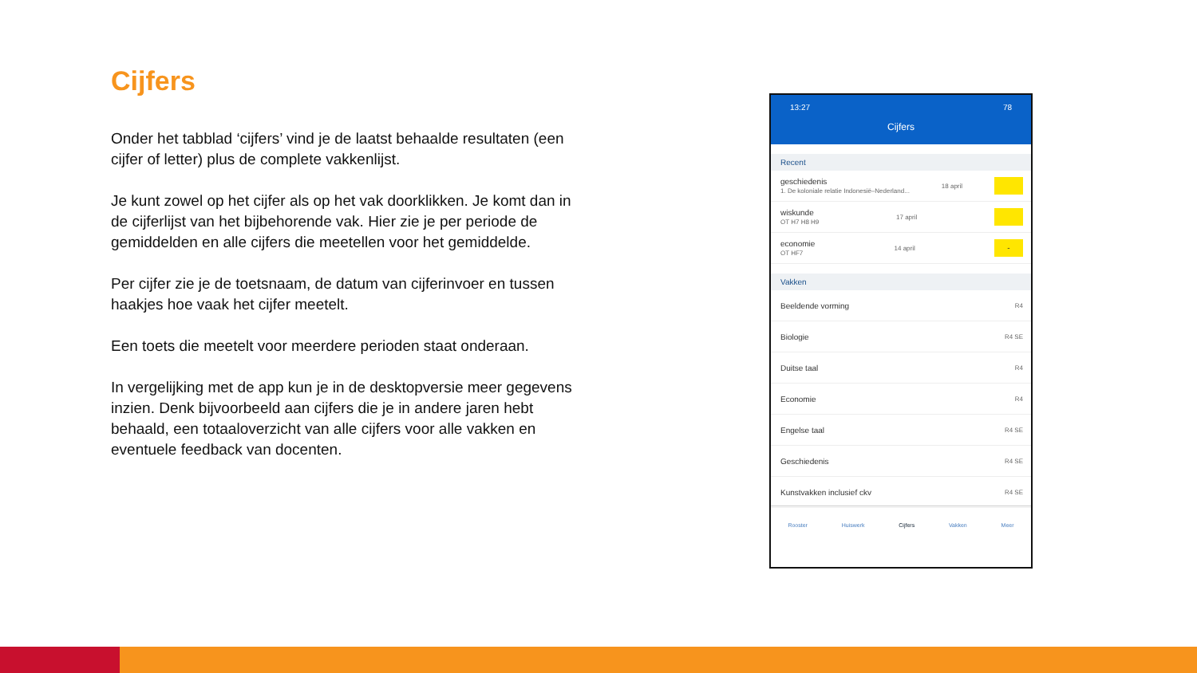Cijfers
Onder het tabblad ‘cijfers’ vind je de laatst behaalde resultaten (een cijfer of letter) plus de complete vakkenlijst.
Je kunt zowel op het cijfer als op het vak doorklikken. Je komt dan in de cijferlijst van het bijbehorende vak. Hier zie je per periode de gemiddelden en alle cijfers die meetellen voor het gemiddelde.
Per cijfer zie je de toetsnaam, de datum van cijferinvoer en tussen haakjes hoe vaak het cijfer meetelt.
Een toets die meetelt voor meerdere perioden staat onderaan.
In vergelijking met de app kun je in de desktopversie meer gegevens inzien. Denk bijvoorbeeld aan cijfers die je in andere jaren hebt behaald, een totaaloverzicht van alle cijfers voor alle vakken en eventuele feedback van docenten.
13:27 78
Cijfers
Recent
geschiedenis
1. De koloniale relatie Indonesië–Nederland...
18 april
wiskunde
OT H7 H8 H9
17 april
economie
OT HF7
14 april
-
Vakken
Beeldende vorming R4
Biologie R4 SE
Duitse taal R4
Economie R4
Engelse taal R4 SE
Geschiedenis R4 SE
Kunstvakken inclusief ckv R4 SE
Rooster Huiswerk Cijfers Vakken Meer